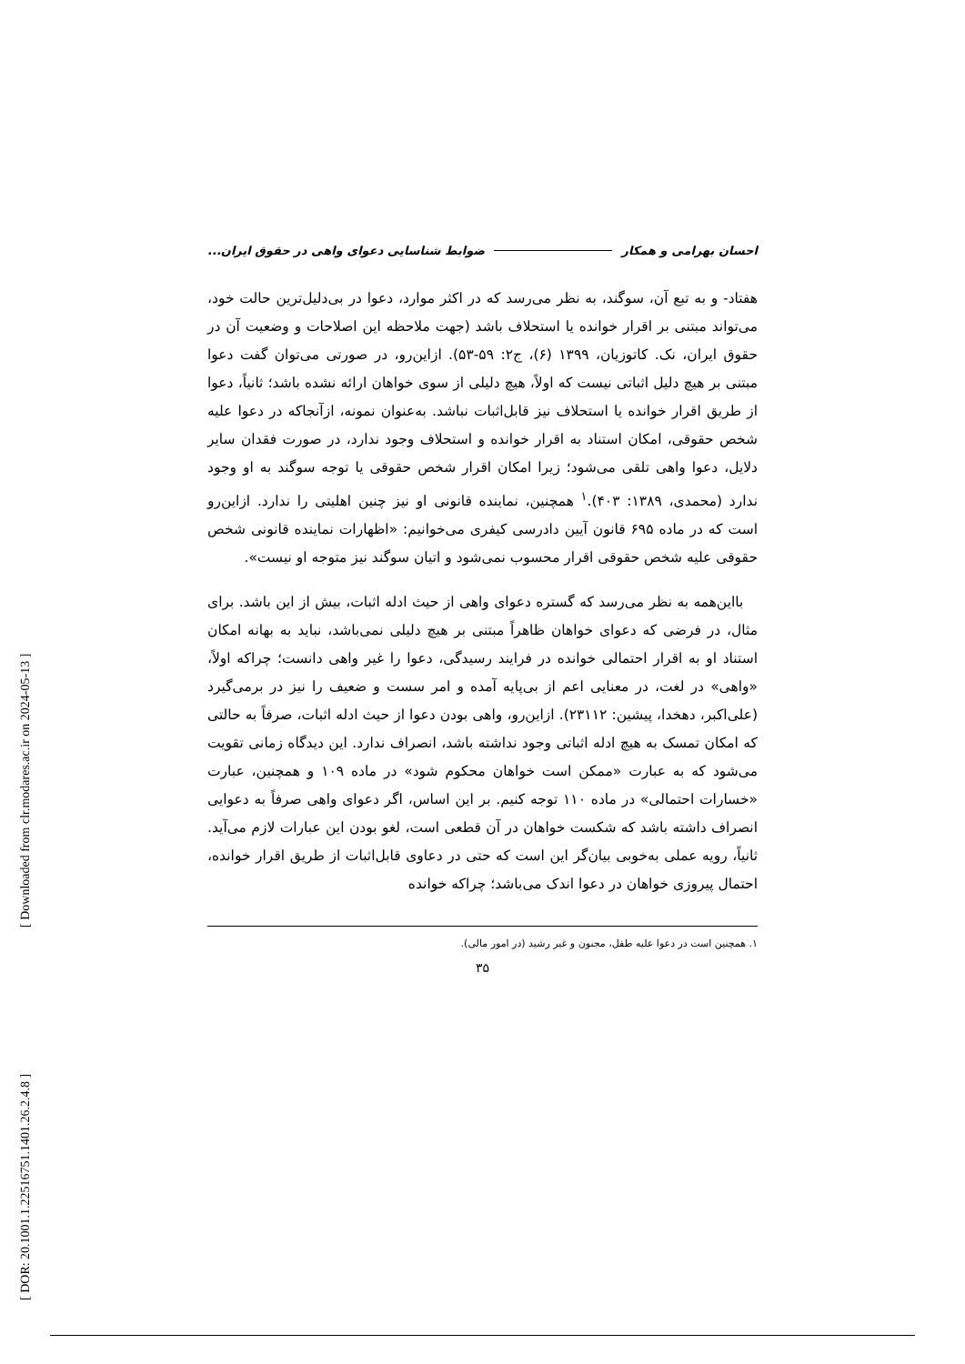احسان بهرامی و همکار ضوابط شناسایی دعوای واهی در حقوق ایران...
هفتاد- و به تبع آن، سوگند، به نظر می‌رسد که در اکثر موارد، دعوا در بی‌دلیل‌ترین حالت خود، می‌تواند مبتنی بر اقرار خوانده یا استحلاف باشد (جهت ملاحظه این اصلاحات و وضعیت آن در حقوق ایران، نک. کاتوزیان، ۱۳۹۹ (۶)، ج۲: ۵۹-۵۳). ازاین‌رو، در صورتی می‌توان گفت دعوا مبتنی بر هیچ دلیل اثباتی نیست که اولاً، هیچ دلیلی از سوی خواهان ارائه نشده باشد؛ ثانیاً، دعوا از طریق اقرار خوانده یا استحلاف نیز قابل‌اثبات نباشد. به‌عنوان نمونه، ازآنجاکه در دعوا علیه شخص حقوقی، امکان استناد به اقرار خوانده و استحلاف وجود ندارد، در صورت فقدان سایر دلایل، دعوا واهی تلقی می‌شود؛ زیرا امکان اقرار شخص حقوقی یا توجه سوگند به او وجود ندارد (محمدی، ۱۳۸۹: ۴۰۳).<sup>۱</sup> همچنین، نماینده قانونی او نیز چنین اهلیتی را ندارد. ازاین‌رو است که در ماده ۶۹۵ قانون آیین دادرسی کیفری می‌خوانیم: «اظهارات نماینده قانونی شخص حقوقی علیه شخص حقوقی اقرار محسوب نمی‌شود و اتیان سوگند نیز متوجه او نیست».
بااین‌همه به نظر می‌رسد که گستره دعوای واهی از حیث ادله اثبات، بیش از این باشد. برای مثال، در فرضی که دعوای خواهان ظاهراً مبتنی بر هیچ دلیلی نمی‌باشد، نباید به بهانه امکان استناد او به اقرار احتمالی خوانده در فرایند رسیدگی، دعوا را غیر واهی دانست؛ چراکه اولاً، «واهی» در لغت، در معنایی اعم از بی‌پایه آمده و امر سست و ضعیف را نیز در برمی‌گیرد (علی‌اکبر، دهخدا، پیشین: ۲۳۱۱۲). ازاین‌رو، واهی بودن دعوا از حیث ادله اثبات، صرفاً به حالتی که امکان تمسک به هیچ ادله اثباتی وجود نداشته باشد، انصراف ندارد. این دیدگاه زمانی تقویت می‌شود که به عبارت «ممکن است خواهان محکوم شود» در ماده ۱۰۹ و همچنین، عبارت «خسارات احتمالی» در ماده ۱۱۰ توجه کنیم. بر این اساس، اگر دعوای واهی صرفاً به دعوایی انصراف داشته باشد که شکست خواهان در آن قطعی است، لغو بودن این عبارات لازم می‌آید. ثانیاً، رویه عملی به‌خوبی بیان‌گر این است که حتی در دعاوی قابل‌اثبات از طریق اقرار خوانده، احتمال پیروزی خواهان در دعوا اندک می‌باشد؛ چراکه خوانده
۱. همچنین است در دعوا علیه طفل، مجنون و غیر رشید (در امور مالی).
۳۵
[ Downloaded from clr.modares.ac.ir on 2024-05-13 ]
[ DOR: 20.1001.1.22516751.1401.26.2.4.8 ]